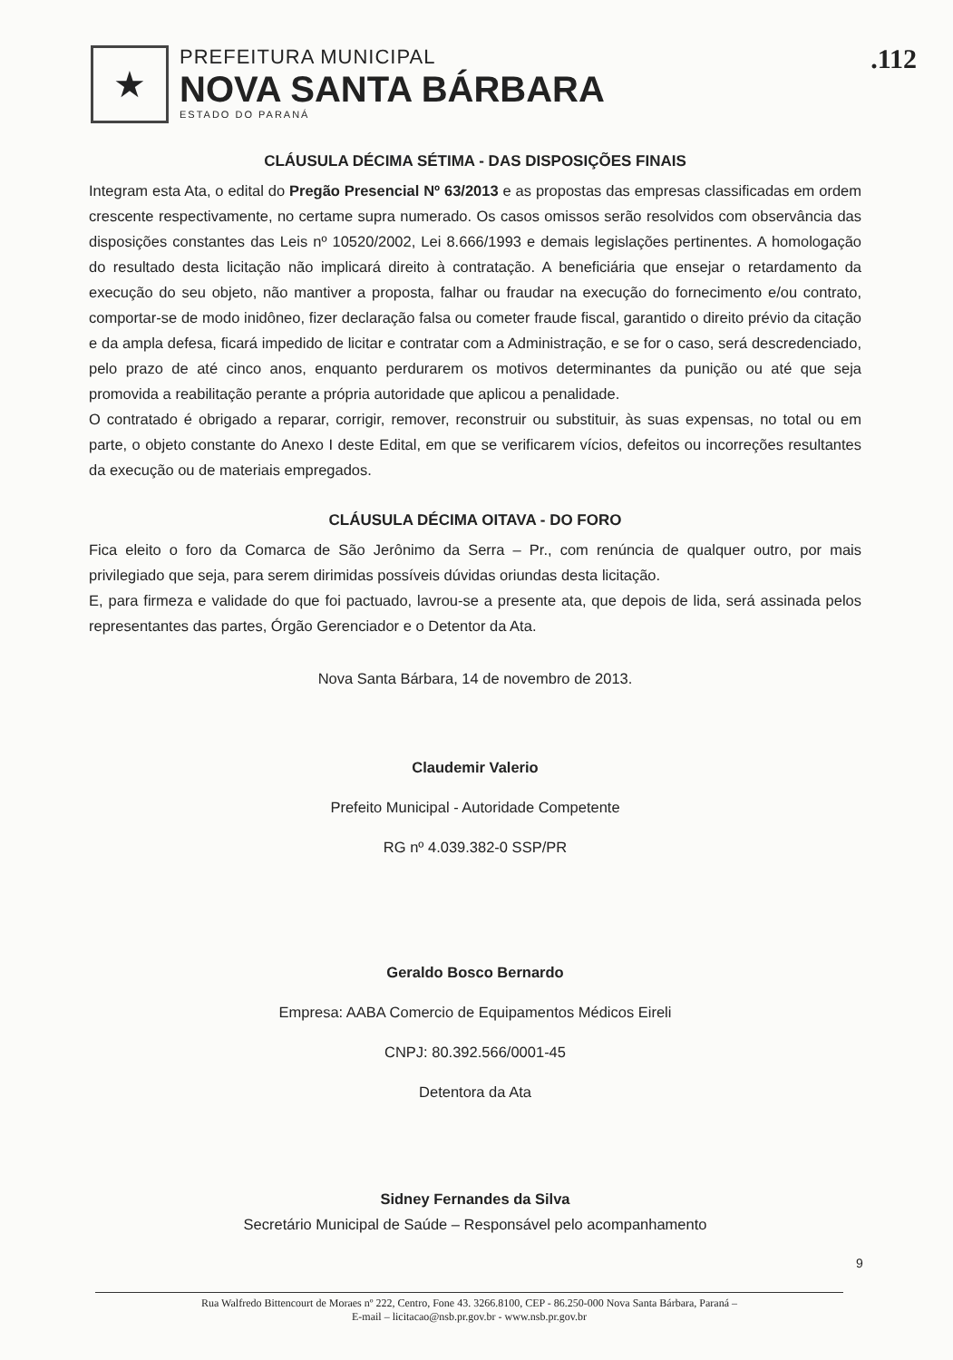★
PREFEITURA MUNICIPAL
NOVA SANTA BÁRBARA
ESTADO DO PARANÁ
.112
CLÁUSULA DÉCIMA SÉTIMA - DAS DISPOSIÇÕES FINAIS
Integram esta Ata, o edital do Pregão Presencial Nº 63/2013 e as propostas das empresas classificadas em ordem crescente respectivamente, no certame supra numerado. Os casos omissos serão resolvidos com observância das disposições constantes das Leis nº 10520/2002, Lei 8.666/1993 e demais legislações pertinentes. A homologação do resultado desta licitação não implicará direito à contratação. A beneficiária que ensejar o retardamento da execução do seu objeto, não mantiver a proposta, falhar ou fraudar na execução do fornecimento e/ou contrato, comportar-se de modo inidôneo, fizer declaração falsa ou cometer fraude fiscal, garantido o direito prévio da citação e da ampla defesa, ficará impedido de licitar e contratar com a Administração, e se for o caso, será descredenciado, pelo prazo de até cinco anos, enquanto perdurarem os motivos determinantes da punição ou até que seja promovida a reabilitação perante a própria autoridade que aplicou a penalidade.
O contratado é obrigado a reparar, corrigir, remover, reconstruir ou substituir, às suas expensas, no total ou em parte, o objeto constante do Anexo I deste Edital, em que se verificarem vícios, defeitos ou incorreções resultantes da execução ou de materiais empregados.
CLÁUSULA DÉCIMA OITAVA - DO FORO
Fica eleito o foro da Comarca de São Jerônimo da Serra – Pr., com renúncia de qualquer outro, por mais privilegiado que seja, para serem dirimidas possíveis dúvidas oriundas desta licitação.
E, para firmeza e validade do que foi pactuado, lavrou-se a presente ata, que depois de lida, será assinada pelos representantes das partes, Órgão Gerenciador e o Detentor da Ata.
Nova Santa Bárbara, 14 de novembro de 2013.
Claudemir Valerio
Prefeito Municipal - Autoridade Competente
RG nº 4.039.382-0 SSP/PR
Geraldo Bosco Bernardo
Empresa: AABA Comercio de Equipamentos Médicos Eireli
CNPJ: 80.392.566/0001-45
Detentora da Ata
Sidney Fernandes da Silva
Secretário Municipal de Saúde – Responsável pelo acompanhamento
9
Rua Walfredo Bittencourt de Moraes nº 222, Centro, Fone 43. 3266.8100, CEP - 86.250-000 Nova Santa Bárbara, Paraná –
E-mail – licitacao@nsb.pr.gov.br - www.nsb.pr.gov.br